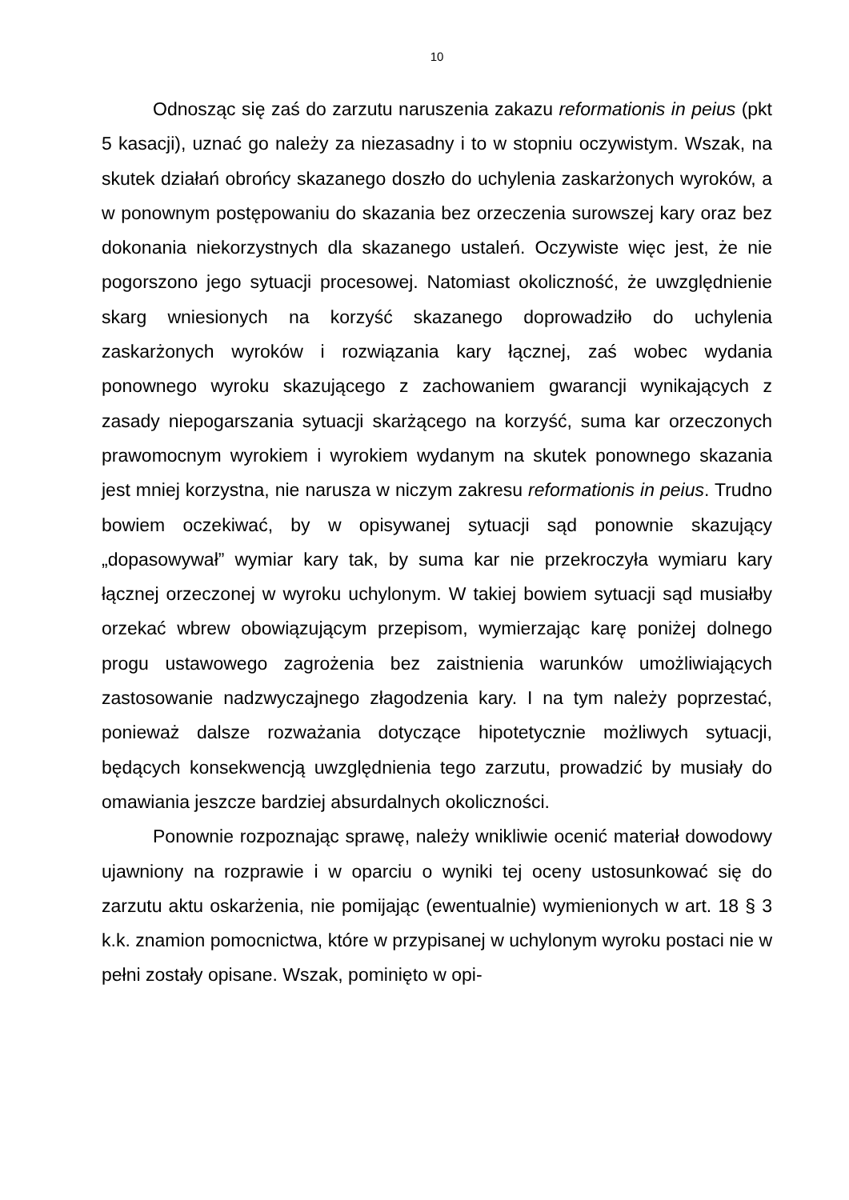10
Odnosząc się zaś do zarzutu naruszenia zakazu reformationis in peius (pkt 5 kasacji), uznać go należy za niezasadny i to w stopniu oczywistym. Wszak, na skutek działań obrońcy skazanego doszło do uchylenia zaskarżonych wyroków, a w ponownym postępowaniu do skazania bez orzeczenia surowszej kary oraz bez dokonania niekorzystnych dla skazanego ustaleń. Oczywiste więc jest, że nie pogorszono jego sytuacji procesowej. Natomiast okoliczność, że uwzględnienie skarg wniesionych na korzyść skazanego doprowadziło do uchylenia zaskarżonych wyroków i rozwiązania kary łącznej, zaś wobec wydania ponownego wyroku skazującego z zachowaniem gwarancji wynikających z zasady niepogarszania sytuacji skarżącego na korzyść, suma kar orzeczonych prawomocnym wyrokiem i wyrokiem wydanym na skutek ponownego skazania jest mniej korzystna, nie narusza w niczym zakresu reformationis in peius. Trudno bowiem oczekiwać, by w opisywanej sytuacji sąd ponownie skazujący „dopasowywał” wymiar kary tak, by suma kar nie przekroczyła wymiaru kary łącznej orzeczonej w wyroku uchylonym. W takiej bowiem sytuacji sąd musiałby orzekać wbrew obowiązującym przepisom, wymierzając karę poniżej dolnego progu ustawowego zagrożenia bez zaistnienia warunków umożliwiających zastosowanie nadzwyczajnego złagodzenia kary. I na tym należy poprzestać, ponieważ dalsze rozważania dotyczące hipotetycznie możliwych sytuacji, będących konsekwencją uwzględnienia tego zarzutu, prowadzić by musiały do omawiania jeszcze bardziej absurdalnych okoliczności.
Ponownie rozpoznając sprawę, należy wnikliwie ocenić materiał dowodowy ujawniony na rozprawie i w oparciu o wyniki tej oceny ustosunkować się do zarzutu aktu oskarżenia, nie pomijając (ewentualnie) wymienionych w art. 18 § 3 k.k. znamion pomocnictwa, które w przypisanej w uchylonym wyroku postaci nie w pełni zostały opisane. Wszak, pominięto w opi-